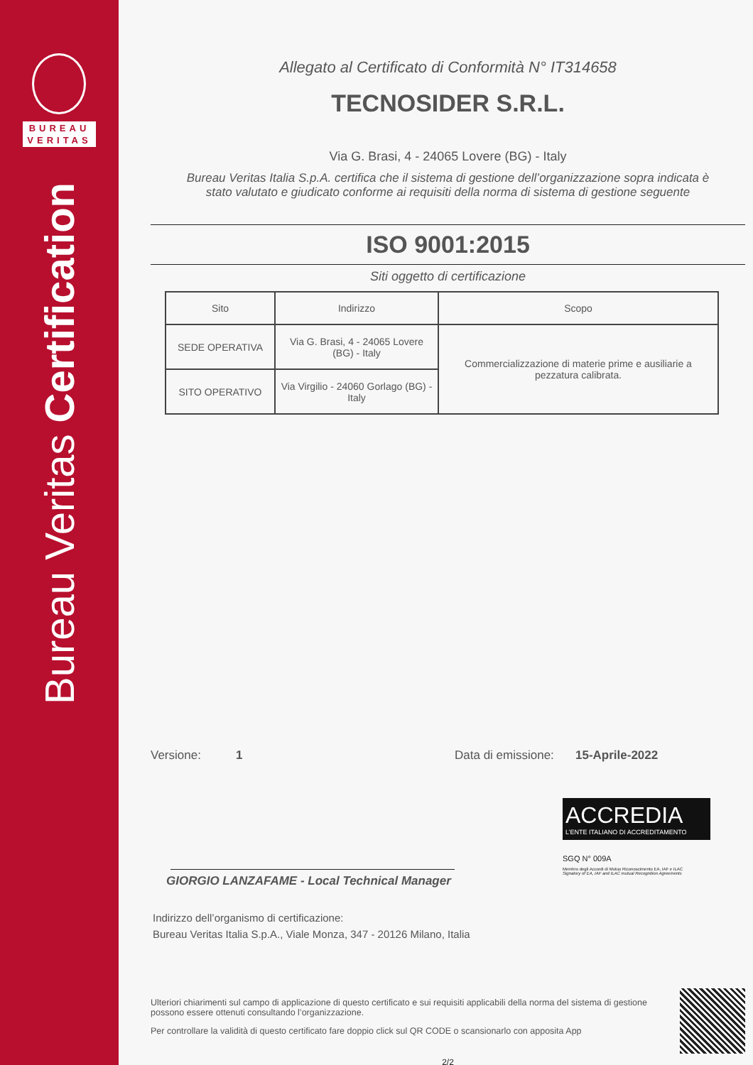BUREAU
VERITAS
Bureau Veritas Certification
Allegato al Certificato di Conformità N° IT314658
TECNOSIDER S.R.L.
Via G. Brasi, 4 - 24065 Lovere (BG) - Italy
Bureau Veritas Italia S.p.A. certifica che il sistema di gestione dell’organizzazione sopra indicata è
stato valutato e giudicato conforme ai requisiti della norma di sistema di gestione seguente
ISO 9001:2015
Siti oggetto di certificazione
| Sito | Indirizzo | Scopo |
| --- | --- | --- |
| SEDE OPERATIVA | Via G. Brasi, 4 - 24065 Lovere (BG) - Italy | Commercializzazione di materie prime e ausiliarie a pezzatura calibrata. |
| SITO OPERATIVO | Via Virgilio - 24060 Gorlago (BG) - Italy | |
Versione: 1 Data di emissione: 15-Aprile-2022
GIORGIO LANZAFAME - Local Technical Manager
ACCREDIA
L’ENTE ITALIANO DI ACCREDITAMENTO
SGQ N° 009A
Membro degli Accordi di Mutuo Riconoscimento EA, IAF e ILAC
Signatory of EA, IAF and ILAC mutual Recognition Agreements
Indirizzo dell’organismo di certificazione:
Bureau Veritas Italia S.p.A., Viale Monza, 347 - 20126 Milano, Italia
Ulteriori chiarimenti sul campo di applicazione di questo certificato e sui requisiti applicabili della norma del sistema di gestione possono essere ottenuti consultando l’organizzazione.
Per controllare la validità di questo certificato fare doppio click sul QR CODE o scansionarlo con apposita App
2/2